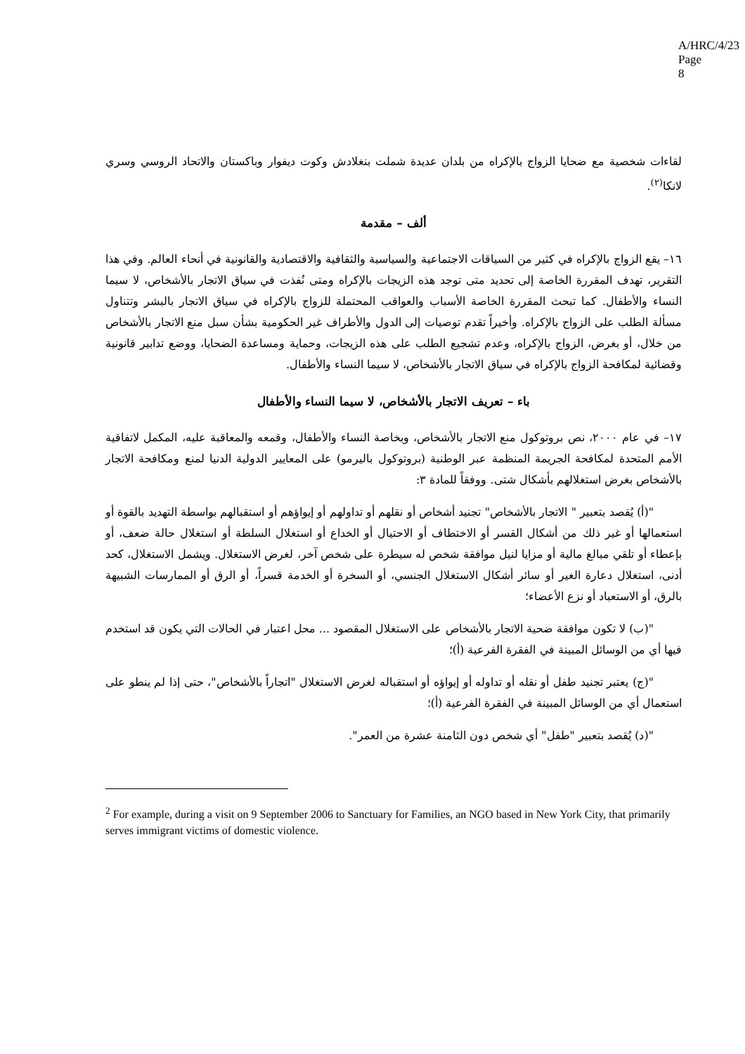A/HRC/4/23
Page 8
لقاءات شخصية مع ضحايا الزواج بالإكراه من بلدان عديدة شملت بنغلادش وكوت ديفوار وباكستان والاتحاد الروسي وسري لانكا<sup>(٢)</sup>.
ألف – مقدمة
١٦– يقع الزواج بالإكراه في كثير من السياقات الاجتماعية والسياسية والثقافية والاقتصادية والقانونية في أنحاء العالم. وفي هذا التقرير، تهدف المقررة الخاصة إلى تحديد متى توجد هذه الزيجات بالإكراه ومتى نُفذت في سياق الاتجار بالأشخاص، لا سيما النساء والأطفال. كما تبحث المقررة الخاصة الأسباب والعواقب المحتملة للزواج بالإكراه في سياق الاتجار بالبشر وتتناول مسألة الطلب على الزواج بالإكراه. وأخيراً تقدم توصيات إلى الدول والأطراف غير الحكومية بشأن سبل منع الاتجار بالأشخاص من خلال، أو بغرض، الزواج بالإكراه، وعدم تشجيع الطلب على هذه الزيجات، وحماية ومساعدة الضحايا، ووضع تدابير قانونية وقضائية لمكافحة الزواج بالإكراه في سياق الاتجار بالأشخاص، لا سيما النساء والأطفال.
باء – تعريف الاتجار بالأشخاص، لا سيما النساء والأطفال
١٧– في عام ٢٠٠٠، نص بروتوكول منع الاتجار بالأشخاص، وبخاصة النساء والأطفال، وقمعه والمعاقبة عليه، المكمل لاتفاقية الأمم المتحدة لمكافحة الجريمة المنظمة عبر الوطنية (بروتوكول باليرمو) على المعايير الدولية الدنيا لمنع ومكافحة الاتجار بالأشخاص بغرض استغلالهم بأشكال شتى. ووفقاً للمادة ٣:
"(أ) يُقصد بتعبير " الاتجار بالأشخاص" تجنيد أشخاص أو نقلهم أو تداولهم أو إيواؤهم أو استقبالهم بواسطة التهديد بالقوة أو استعمالها أو غير ذلك من أشكال القسر أو الاختطاف أو الاحتيال أو الخداع أو استغلال السلطة أو استغلال حالة ضعف، أو بإعطاء أو تلقي مبالغ مالية أو مزايا لنيل موافقة شخص له سيطرة على شخص آخر، لغرض الاستغلال. ويشمل الاستغلال، كحد أدنى، استغلال دعارة الغير أو سائر أشكال الاستغلال الجنسي، أو السخرة أو الخدمة قسراً، أو الرق أو الممارسات الشبيهة بالرق، أو الاستعباد أو نزع الأعضاء؛
"(ب) لا تكون موافقة ضحية الاتجار بالأشخاص على الاستغلال المقصود ... محل اعتبار في الحالات التي يكون قد استخدم فيها أي من الوسائل المبينة في الفقرة الفرعية (أ)؛
"(ج) يعتبر تجنيد طفل أو نقله أو تداوله أو إيواؤه أو استقباله لغرض الاستغلال "اتجاراً بالأشخاص"، حتى إذا لم ينطو على استعمال أي من الوسائل المبينة في الفقرة الفرعية (أ)؛
"(د) يُقصد بتعبير "طفل" أي شخص دون الثامنة عشرة من العمر".
<sup>2</sup> For example, during a visit on 9 September 2006 to Sanctuary for Families, an NGO based in New York City, that primarily serves immigrant victims of domestic violence.